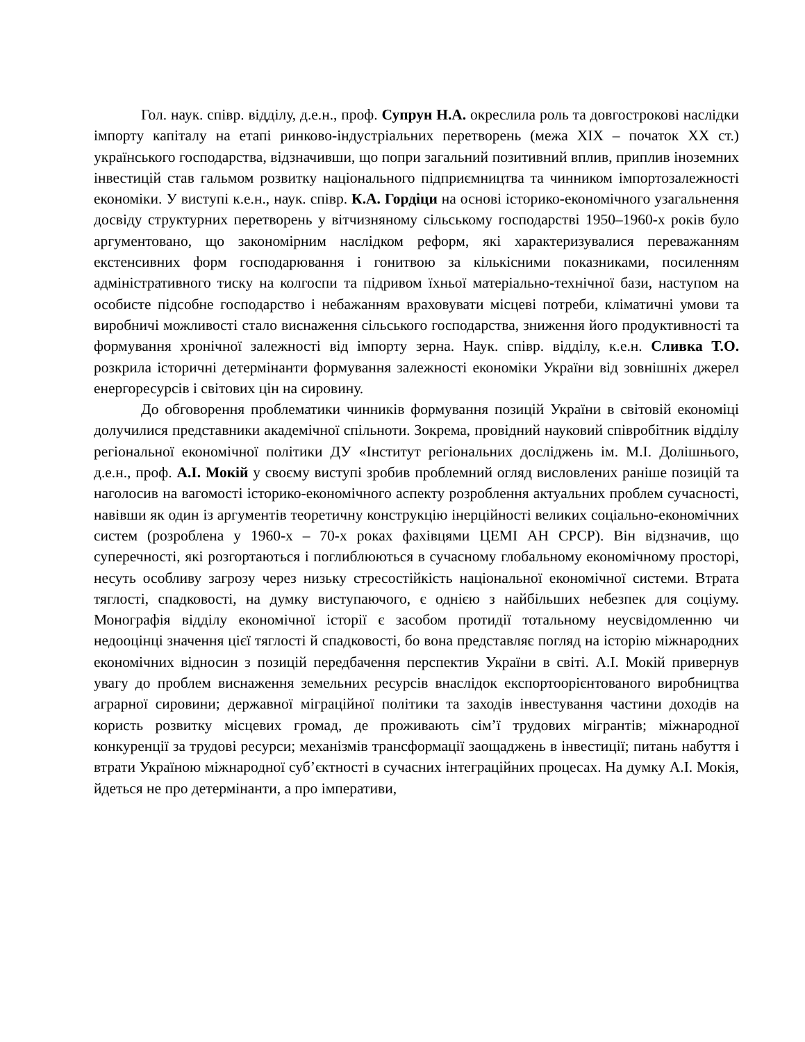Гол. наук. співр. відділу, д.е.н., проф. Супрун Н.А. окреслила роль та довгострокові наслідки імпорту капіталу на етапі ринково-індустріальних перетворень (межа ХІХ – початок ХХ ст.) українського господарства, відзначивши, що попри загальний позитивний вплив, приплив іноземних інвестицій став гальмом розвитку національного підприємництва та чинником імпортозалежності економіки. У виступі к.е.н., наук. співр. К.А. Гордіци на основі історико-економічного узагальнення досвіду структурних перетворень у вітчизняному сільському господарстві 1950–1960-х років було аргументовано, що закономірним наслідком реформ, які характеризувалися переважанням екстенсивних форм господарювання і гонитвою за кількісними показниками, посиленням адміністративного тиску на колгоспи та підривом їхньої матеріально-технічної бази, наступом на особисте підсобне господарство і небажанням враховувати місцеві потреби, кліматичні умови та виробничі можливості стало виснаження сільського господарства, зниження його продуктивності та формування хронічної залежності від імпорту зерна. Наук. співр. відділу, к.е.н. Сливка Т.О. розкрила історичні детермінанти формування залежності економіки України від зовнішніх джерел енергоресурсів і світових цін на сировину.
До обговорення проблематики чинників формування позицій України в світовій економіці долучилися представники академічної спільноти. Зокрема, провідний науковий співробітник відділу регіональної економічної політики ДУ «Інститут регіональних досліджень ім. М.І. Долішнього, д.е.н., проф. А.І. Мокій у своєму виступі зробив проблемний огляд висловлених раніше позицій та наголосив на вагомості історико-економічного аспекту розроблення актуальних проблем сучасності, навівши як один із аргументів теоретичну конструкцію інерційності великих соціально-економічних систем (розроблена у 1960-х – 70-х роках фахівцями ЦЕМІ АН СРСР). Він відзначив, що суперечності, які розгортаються і поглиблюються в сучасному глобальному економічному просторі, несуть особливу загрозу через низьку стресостійкість національної економічної системи. Втрата тяглості, спадковості, на думку виступаючого, є однією з найбільших небезпек для соціуму. Монографія відділу економічної історії є засобом протидії тотальному неусвідомленню чи недооцінці значення цієї тяглості й спадковості, бо вона представляє погляд на історію міжнародних економічних відносин з позицій передбачення перспектив України в світі. А.І. Мокій привернув увагу до проблем виснаження земельних ресурсів внаслідок експортоорієнтованого виробництва аграрної сировини; державної міграційної політики та заходів інвестування частини доходів на користь розвитку місцевих громад, де проживають сім’ї трудових мігрантів; міжнародної конкуренції за трудові ресурси; механізмів трансформації заощаджень в інвестиції; питань набуття і втрати Україною міжнародної суб’єктності в сучасних інтеграційних процесах. На думку А.І. Мокія, йдеться не про детермінанти, а про імперативи,